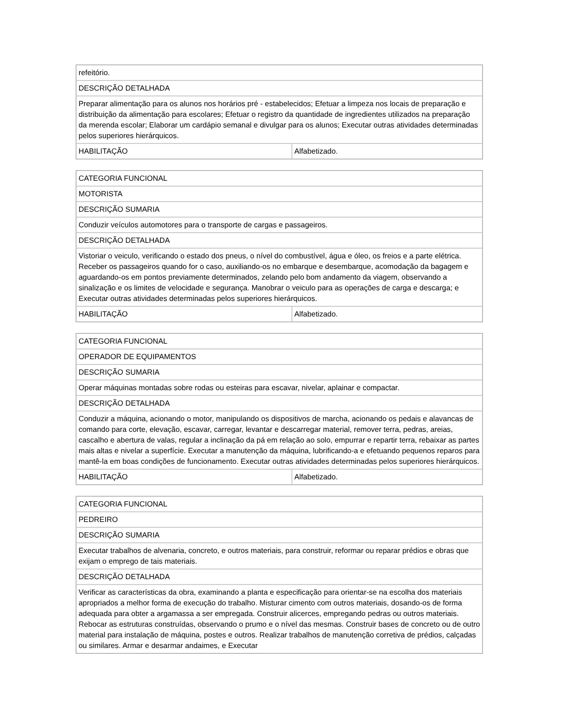| refeitório. | |
| DESCRIÇÃO DETALHADA | |
| Preparar alimentação para os alunos nos horários pré - estabelecidos; Efetuar a limpeza nos locais de preparação e distribuição da alimentação para escolares; Efetuar o registro da quantidade de ingredientes utilizados na preparação da merenda escolar; Elaborar um cardápio semanal e divulgar para os alunos; Executar outras atividades determinadas pelos superiores hierárquicos. | |
| HABILITAÇÃO | Alfabetizado. |
| CATEGORIA FUNCIONAL | |
| MOTORISTA | |
| DESCRIÇÃO SUMARIA | |
| Conduzir veículos automotores para o transporte de cargas e passageiros. | |
| DESCRIÇÃO DETALHADA | |
| Vistoriar o veiculo, verificando o estado dos pneus, o nível do combustível, água e óleo, os freios e a parte elétrica. Receber os passageiros quando for o caso, auxiliando-os no embarque e desembarque, acomodação da bagagem e aguardando-os em pontos previamente determinados, zelando pelo bom andamento da viagem, observando a sinalização e os limites de velocidade e segurança. Manobrar o veiculo para as operações de carga e descarga; e Executar outras atividades determinadas pelos superiores hierárquicos. | |
| HABILITAÇÃO | Alfabetizado. |
| CATEGORIA FUNCIONAL | |
| OPERADOR DE EQUIPAMENTOS | |
| DESCRIÇÃO SUMARIA | |
| Operar máquinas montadas sobre rodas ou esteiras para escavar, nivelar, aplainar e compactar. | |
| DESCRIÇÃO DETALHADA | |
| Conduzir a máquina, acionando o motor, manipulando os dispositivos de marcha, acionando os pedais e alavancas de comando para corte, elevação, escavar, carregar, levantar e descarregar material, remover terra, pedras, areias, cascalho e abertura de valas, regular a inclinação da pá em relação ao solo, empurrar e repartir terra, rebaixar as partes mais altas e nivelar a superfície. Executar a manutenção da máquina, lubrificando-a e efetuando pequenos reparos para mantê-la em boas condições de funcionamento. Executar outras atividades determinadas pelos superiores hierárquicos. | |
| HABILITAÇÃO | Alfabetizado. |
| CATEGORIA FUNCIONAL |
| PEDREIRO |
| DESCRIÇÃO SUMARIA |
| Executar trabalhos de alvenaria, concreto, e outros materiais, para construir, reformar ou reparar prédios e obras que exijam o emprego de tais materiais. |
| DESCRIÇÃO DETALHADA |
| Verificar as características da obra, examinando a planta e especificação para orientar-se na escolha dos materiais apropriados a melhor forma de execução do trabalho. Misturar cimento com outros materiais, dosando-os de forma adequada para obter a argamassa a ser empregada. Construir alicerces, empregando pedras ou outros materiais. Rebocar as estruturas construídas, observando o prumo e o nível das mesmas. Construir bases de concreto ou de outro material para instalação de máquina, postes e outros. Realizar trabalhos de manutenção corretiva de prédios, calçadas ou similares. Armar e desarmar andaimes, e Executar |